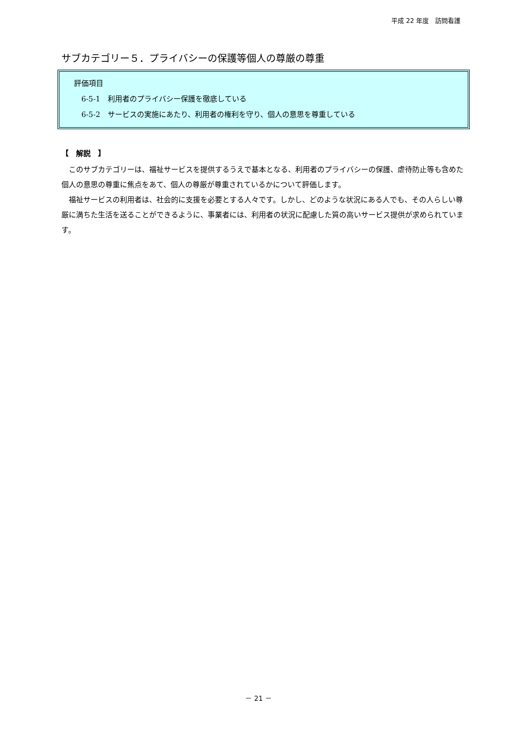平成 22 年度　訪問看護
サブカテゴリー５．プライバシーの保護等個人の尊厳の尊重
評価項目
6-5-1　利用者のプライバシー保護を徹底している
6-5-2　サービスの実施にあたり、利用者の権利を守り、個人の意思を尊重している
【　解説　】
このサブカテゴリーは、福祉サービスを提供するうえで基本となる、利用者のプライバシーの保護、虐待防止等も含めた個人の意思の尊重に焦点をあて、個人の尊厳が尊重されているかについて評価します。
福祉サービスの利用者は、社会的に支援を必要とする人々です。しかし、どのような状況にある人でも、その人らしい尊厳に満ちた生活を送ることができるように、事業者には、利用者の状況に配慮した質の高いサービス提供が求められています。
－ 21 －